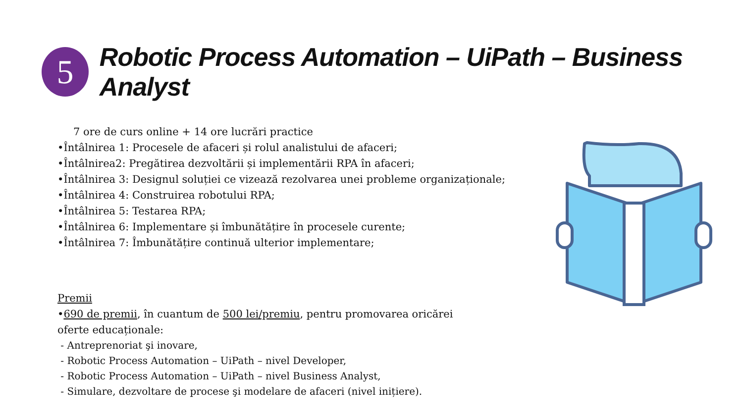5
Robotic Process Automation – UiPath – Business Analyst
7 ore de curs online + 14 ore lucrări practice
•Întâlnirea 1: Procesele de afaceri și rolul analistului de afaceri;
•Întâlnirea2: Pregătirea dezvoltării și implementării RPA în afaceri;
•Întâlnirea 3: Designul soluției ce vizează rezolvarea unei probleme organizaționale;
•Întâlnirea 4: Construirea robotului RPA;
•Întâlnirea 5: Testarea RPA;
•Întâlnirea 6: Implementare și îmbunătățire în procesele curente;
•Întâlnirea 7: Îmbunătățire continuă ulterior implementare;
Premii
•690 de premii, în cuantum de 500 lei/premiu, pentru promovarea oricărei
oferte educaționale:
- Antreprenoriat şi inovare,
- Robotic Process Automation – UiPath – nivel Developer,
- Robotic Process Automation – UiPath – nivel Business Analyst,
- Simulare, dezvoltare de procese şi modelare de afaceri (nivel inițiere).